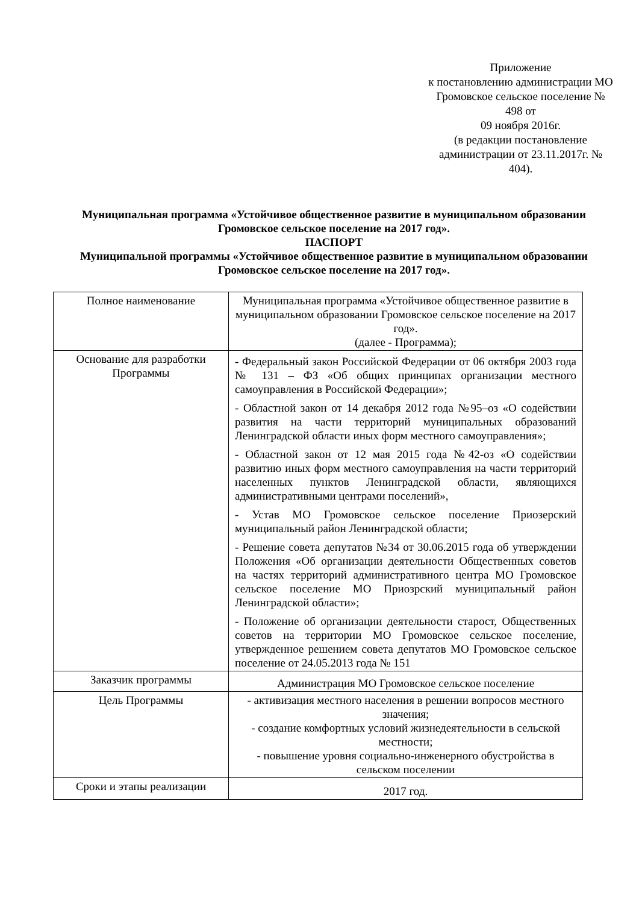Приложение
к постановлению администрации МО
Громовское сельское поселение № 498 от
09 ноября 2016г.
(в редакции постановление
администрации от 23.11.2017г. № 404).
Муниципальная программа «Устойчивое общественное развитие в муниципальном образовании Громовское сельское поселение на 2017 год».
ПАСПОРТ
Муниципальной программы «Устойчивое общественное развитие в муниципальном образовании Громовское сельское поселение на 2017 год».
| Полное наименование | Муниципальная программа «Устойчивое общественное развитие в муниципальном образовании Громовское сельское поселение на 2017 год». (далее - Программа); |
| Основание для разработки Программы | - Федеральный закон Российской Федерации от 06 октября 2003 года № 131 – ФЗ «Об общих принципах организации местного самоуправления в Российской Федерации»; - Областной закон от 14 декабря 2012 года №95–оз «О содействии развития на части территорий муниципальных образований Ленинградской области иных форм местного самоуправления»; - Областной закон от 12 мая 2015 года №42-оз «О содействии развитию иных форм местного самоуправления на части территорий населенных пунктов Ленинградской области, являющихся административными центрами поселений», - Устав МО Громовское сельское поселение Приозерский муниципальный район Ленинградской области; - Решение совета депутатов №34 от 30.06.2015 года об утверждении Положения «Об организации деятельности Общественных советов на частях территорий административного центра МО Громовское сельское поселение МО Приозрский муниципальный район Ленинградской области»; - Положение об организации деятельности старост, Общественных советов на территории МО Громовское сельское поселение, утвержденное решением совета депутатов МО Громовское сельское поселение от 24.05.2013 года № 151 |
| Заказчик программы | Администрация МО Громовское сельское поселение |
| Цель Программы | - активизация местного населения в решении вопросов местного значения; - создание комфортных условий жизнедеятельности в сельской местности; - повышение уровня социально-инженерного обустройства в сельском поселении |
| Сроки и этапы реализации | 2017 год. |